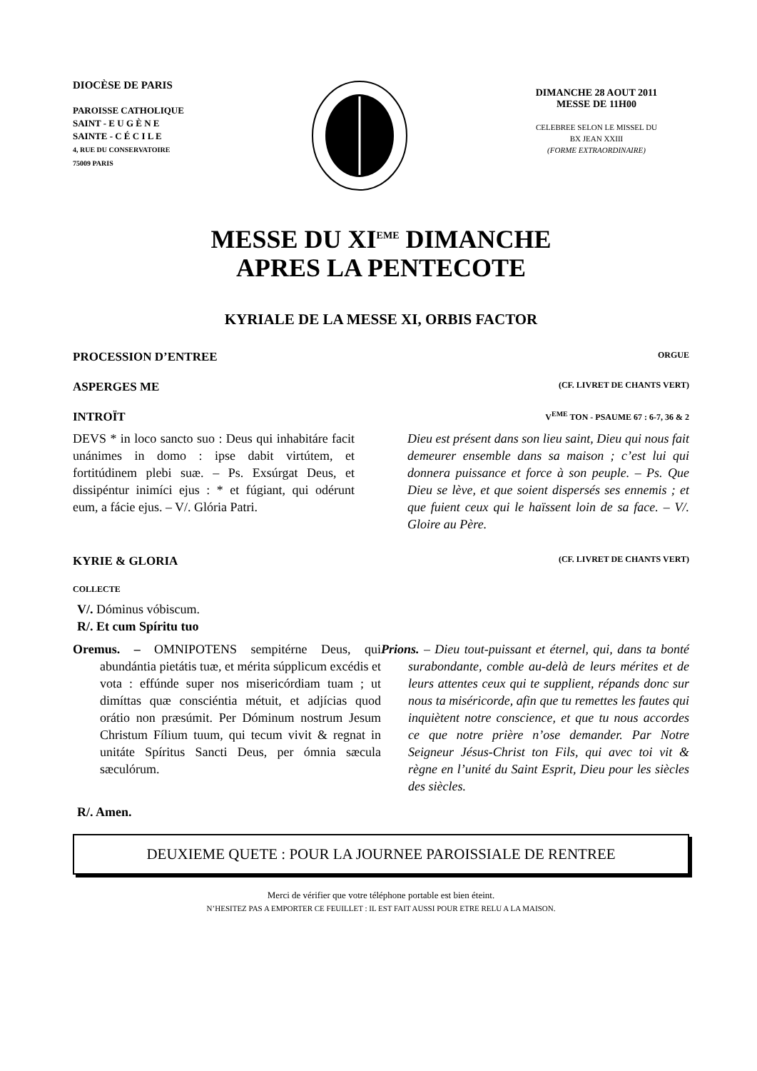DIOCÈSE DE PARIS
PAROISSE CATHOLIQUE
SAINT - E U G È N E
SAINTE - C É C I L E
4, RUE DU CONSERVATOIRE
75009 PARIS
DIMANCHE 28 AOUT 2011
MESSE DE 11H00
CELEBREE SELON LE MISSEL DU
BX JEAN XXIII
(FORME EXTRAORDINAIRE)
MESSE DU XI<sup>EME</sup> DIMANCHE
APRES LA PENTECOTE
KYRIALE DE LA MESSE XI, ORBIS FACTOR
PROCESSION D’ENTREE ORGUE
ASPERGES ME (CF. LIVRET DE CHANTS VERT)
INTROÏT V<sup>EME</sup> TON - PSAUME 67 : 6-7, 36 & 2
DEVS * in loco sancto suo : Deus qui inhabitáre facit unánimes in domo : ipse dabit virtútem, et fortitúdinem plebi suæ. – Ps. Exsúrgat Deus, et dissipéntur inimíci ejus : * et fúgiant, qui odérunt eum, a fácie ejus. – V/. Glória Patri.
Dieu est présent dans son lieu saint, Dieu qui nous fait demeurer ensemble dans sa maison ; c’est lui qui donnera puissance et force à son peuple. – Ps. Que Dieu se lève, et que soient dispersés ses ennemis ; et que fuient ceux qui le haïssent loin de sa face. – V/. Gloire au Père.
KYRIE & GLORIA (CF. LIVRET DE CHANTS VERT)
COLLECTE
V/. Dóminus vóbiscum.
R/. Et cum Spíritu tuo
Oremus. – OMNIPOTENS sempitérne Deus, qui abundántia pietátis tuæ, et mérita súpplicum excédis et vota : effúnde super nos misericórdiam tuam ; ut dimíttas quæ consciéntia métuit, et adjícias quod orátio non præsúmit. Per Dóminum nostrum Jesum Christum Fílium tuum, qui tecum vivit & regnat in unitáte Spíritus Sancti Deus, per ómnia sæcula sæculórum.
Prions. – Dieu tout-puissant et éternel, qui, dans ta bonté surabondante, comble au-delà de leurs mérites et de leurs attentes ceux qui te supplient, répands donc sur nous ta miséricorde, afin que tu remettes les fautes qui inquiètent notre conscience, et que tu nous accordes ce que notre prière n’ose demander. Par Notre Seigneur Jésus-Christ ton Fils, qui avec toi vit & règne en l’unité du Saint Esprit, Dieu pour les siècles des siècles.
R/. Amen.
DEUXIEME QUETE : POUR LA JOURNEE PAROISSIALE DE RENTREE
Merci de vérifier que votre téléphone portable est bien éteint.
N’HESITEZ PAS A EMPORTER CE FEUILLET : IL EST FAIT AUSSI POUR ETRE RELU A LA MAISON.